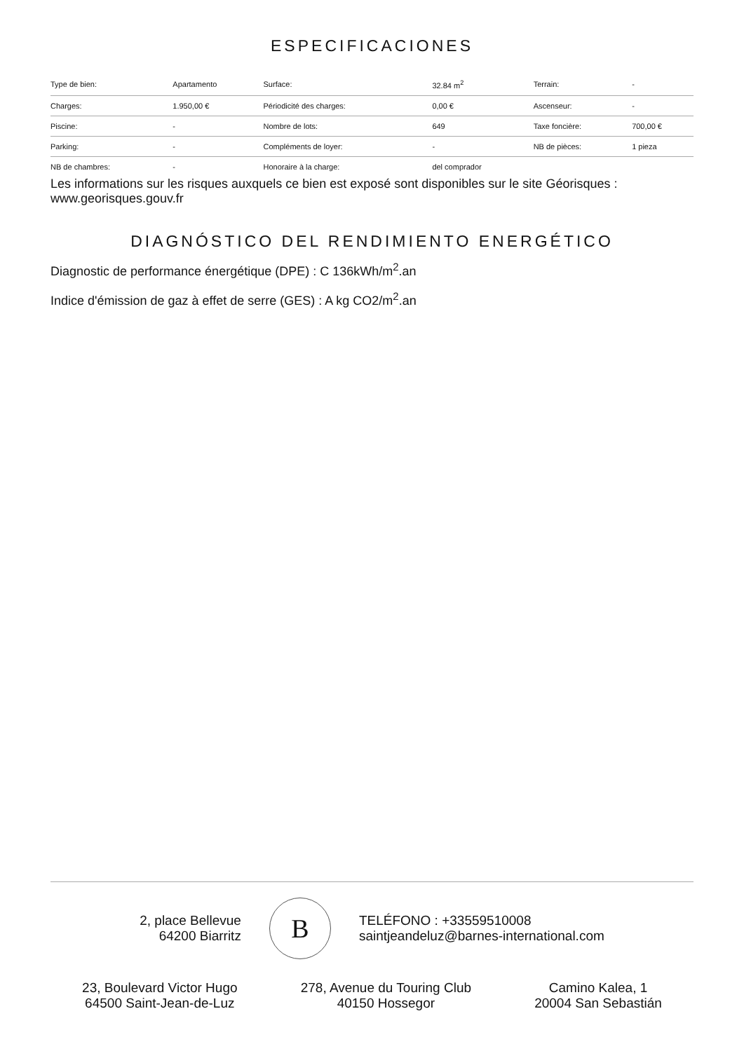ESPECIFICACIONES
| Type de bien: | Apartamento | Surface: | 32.84 m<sup>2</sup> | Terrain: | - |
| Charges: | 1.950,00 € | Périodicité des charges: | 0,00 € | Ascenseur: | - |
| Piscine: | - | Nombre de lots: | 649 | Taxe foncière: | 700,00 € |
| Parking: | - | Compléments de loyer: | - | NB de pièces: | 1 pieza |
| NB de chambres: | - | Honoraire à la charge: | del comprador | | |
Les informations sur les risques auxquels ce bien est exposé sont disponibles sur le site Géorisques : www.georisques.gouv.fr
DIAGNÓSTICO DEL RENDIMIENTO ENERGÉTICO
Diagnostic de performance énergétique (DPE) : C 136kWh/m<sup>2</sup>.an
Indice d'émission de gaz à effet de serre (GES) : A kg CO2/m<sup>2</sup>.an
2, place Bellevue
64200 Biarritz
B
TELÉFONO : +33559510008
saintjeandeluz@barnes-international.com
23, Boulevard Victor Hugo
64500 Saint-Jean-de-Luz
278, Avenue du Touring Club
40150 Hossegor
Camino Kalea, 1
20004 San Sebastián